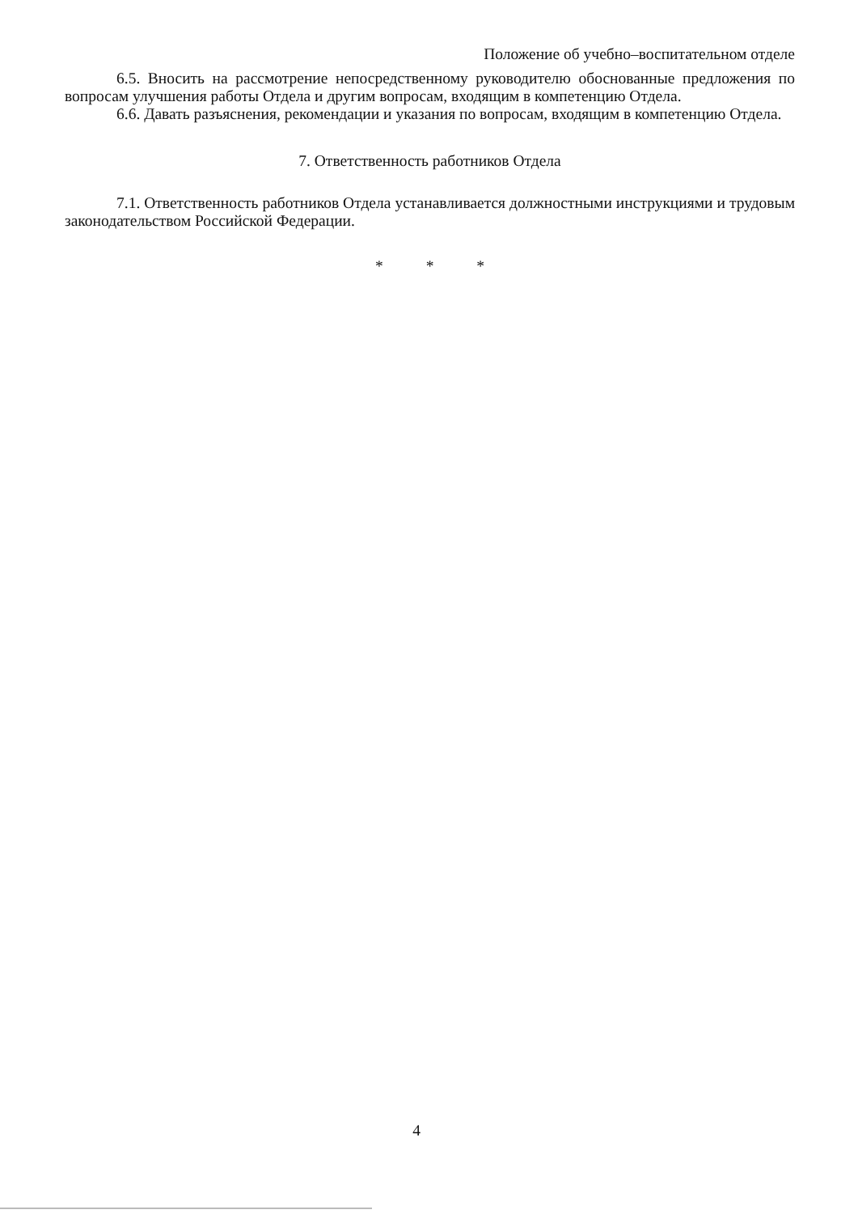Положение об учебно–воспитательном отделе
6.5. Вносить на рассмотрение непосредственному руководителю обоснованные предложения по вопросам улучшения работы Отдела и другим вопросам, входящим в компетенцию Отдела.
6.6. Давать разъяснения, рекомендации и указания по вопросам, входящим в компетенцию Отдела.
7. Ответственность работников Отдела
7.1. Ответственность работников Отдела устанавливается должностными инструкциями и трудовым законодательством Российской Федерации.
* * *
4